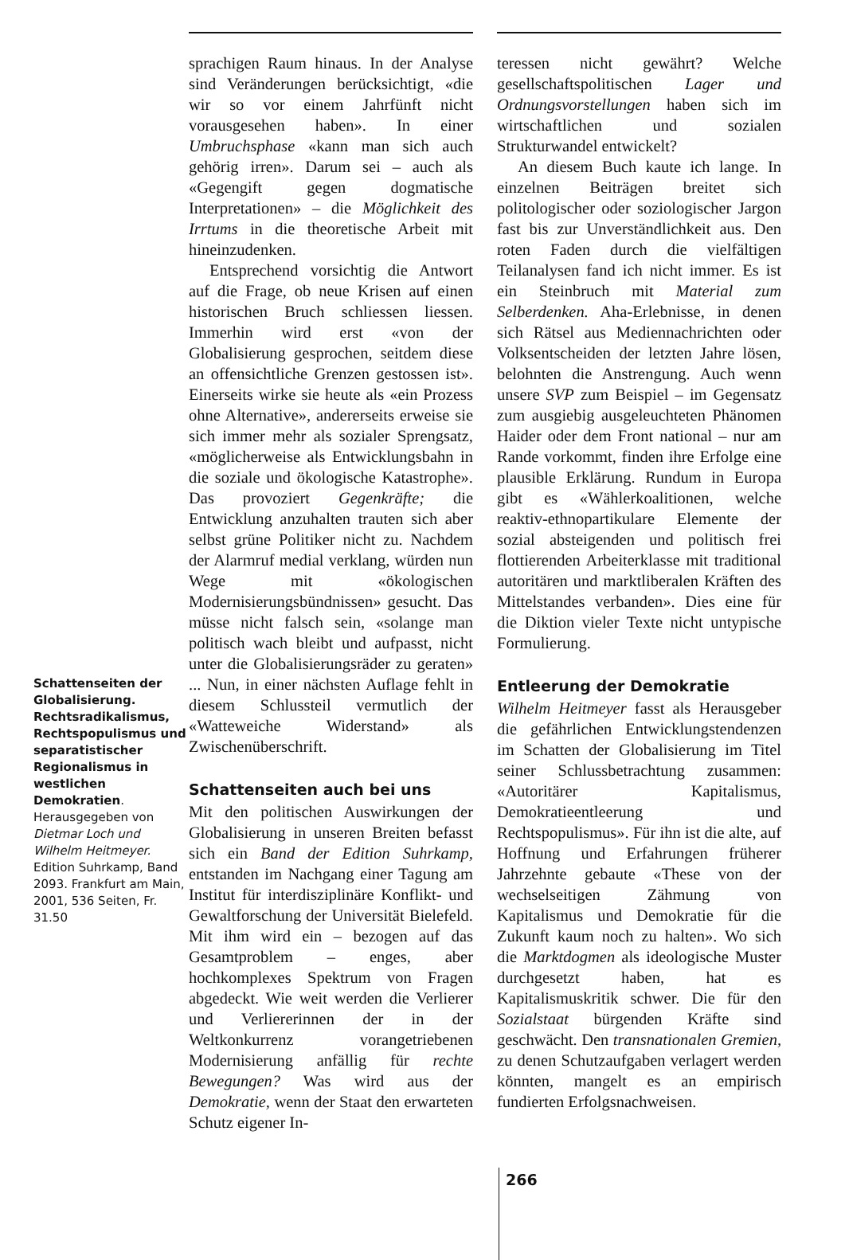Schattenseiten der Globalisierung. Rechtsradikalismus, Rechtspopulismus und separatistischer Regionalismus in westlichen Demokratien. Herausgegeben von Dietmar Loch und Wilhelm Heitmeyer. Edition Suhrkamp, Band 2093. Frankfurt am Main, 2001, 536 Seiten, Fr. 31.50
sprachigen Raum hinaus. In der Analyse sind Veränderungen berücksichtigt, «die wir so vor einem Jahrfünft nicht vorausgesehen haben». In einer Umbruchsphase «kann man sich auch gehörig irren». Darum sei – auch als «Gegengift gegen dogmatische Interpretationen» – die Möglichkeit des Irrtums in die theoretische Arbeit mit hineinzudenken.
Entsprechend vorsichtig die Antwort auf die Frage, ob neue Krisen auf einen historischen Bruch schliessen liessen. Immerhin wird erst «von der Globalisierung gesprochen, seitdem diese an offensichtliche Grenzen gestossen ist». Einerseits wirke sie heute als «ein Prozess ohne Alternative», andererseits erweise sie sich immer mehr als sozialer Sprengsatz, «möglicherweise als Entwicklungsbahn in die soziale und ökologische Katastrophe». Das provoziert Gegenkräfte; die Entwicklung anzuhalten trauten sich aber selbst grüne Politiker nicht zu. Nachdem der Alarmruf medial verklang, würden nun Wege mit «ökologischen Modernisierungsbündnissen» gesucht. Das müsse nicht falsch sein, «solange man politisch wach bleibt und aufpasst, nicht unter die Globalisierungsräder zu geraten» ... Nun, in einer nächsten Auflage fehlt in diesem Schlussteil vermutlich der «Watteweiche Widerstand» als Zwischenüberschrift.
Schattenseiten auch bei uns
Mit den politischen Auswirkungen der Globalisierung in unseren Breiten befasst sich ein Band der Edition Suhrkamp, entstanden im Nachgang einer Tagung am Institut für interdisziplinäre Konflikt- und Gewaltforschung der Universität Bielefeld. Mit ihm wird ein – bezogen auf das Gesamtproblem – enges, aber hochkomplexes Spektrum von Fragen abgedeckt. Wie weit werden die Verlierer und Verliererinnen der in der Weltkonkurrenz vorangetriebenen Modernisierung anfällig für rechte Bewegungen? Was wird aus der Demokratie, wenn der Staat den erwarteten Schutz eigener In-
teressen nicht gewährt? Welche gesellschaftspolitischen Lager und Ordnungsvorstellungen haben sich im wirtschaftlichen und sozialen Strukturwandel entwickelt?
An diesem Buch kaute ich lange. In einzelnen Beiträgen breitet sich politologischer oder soziologischer Jargon fast bis zur Unverständlichkeit aus. Den roten Faden durch die vielfältigen Teilanalysen fand ich nicht immer. Es ist ein Steinbruch mit Material zum Selberdenken. Aha-Erlebnisse, in denen sich Rätsel aus Mediennachrichten oder Volksentscheiden der letzten Jahre lösen, belohnten die Anstrengung. Auch wenn unsere SVP zum Beispiel – im Gegensatz zum ausgiebig ausgeleuchteten Phänomen Haider oder dem Front national – nur am Rande vorkommt, finden ihre Erfolge eine plausible Erklärung. Rundum in Europa gibt es «Wählerkoalitionen, welche reaktiv-ethnopartikulare Elemente der sozial absteigenden und politisch frei flottierenden Arbeiterklasse mit traditional autoritären und marktliberalen Kräften des Mittelstandes verbanden». Dies eine für die Diktion vieler Texte nicht untypische Formulierung.
Entleerung der Demokratie
Wilhelm Heitmeyer fasst als Herausgeber die gefährlichen Entwicklungstendenzen im Schatten der Globalisierung im Titel seiner Schlussbetrachtung zusammen: «Autoritärer Kapitalismus, Demokratieentleerung und Rechtspopulismus». Für ihn ist die alte, auf Hoffnung und Erfahrungen früherer Jahrzehnte gebaute «These von der wechselseitigen Zähmung von Kapitalismus und Demokratie für die Zukunft kaum noch zu halten». Wo sich die Marktdogmen als ideologische Muster durchgesetzt haben, hat es Kapitalismuskritik schwer. Die für den Sozialstaat bürgenden Kräfte sind geschwächt. Den transnationalen Gremien, zu denen Schutzaufgaben verlagert werden könnten, mangelt es an empirisch fundierten Erfolgsnachweisen.
266